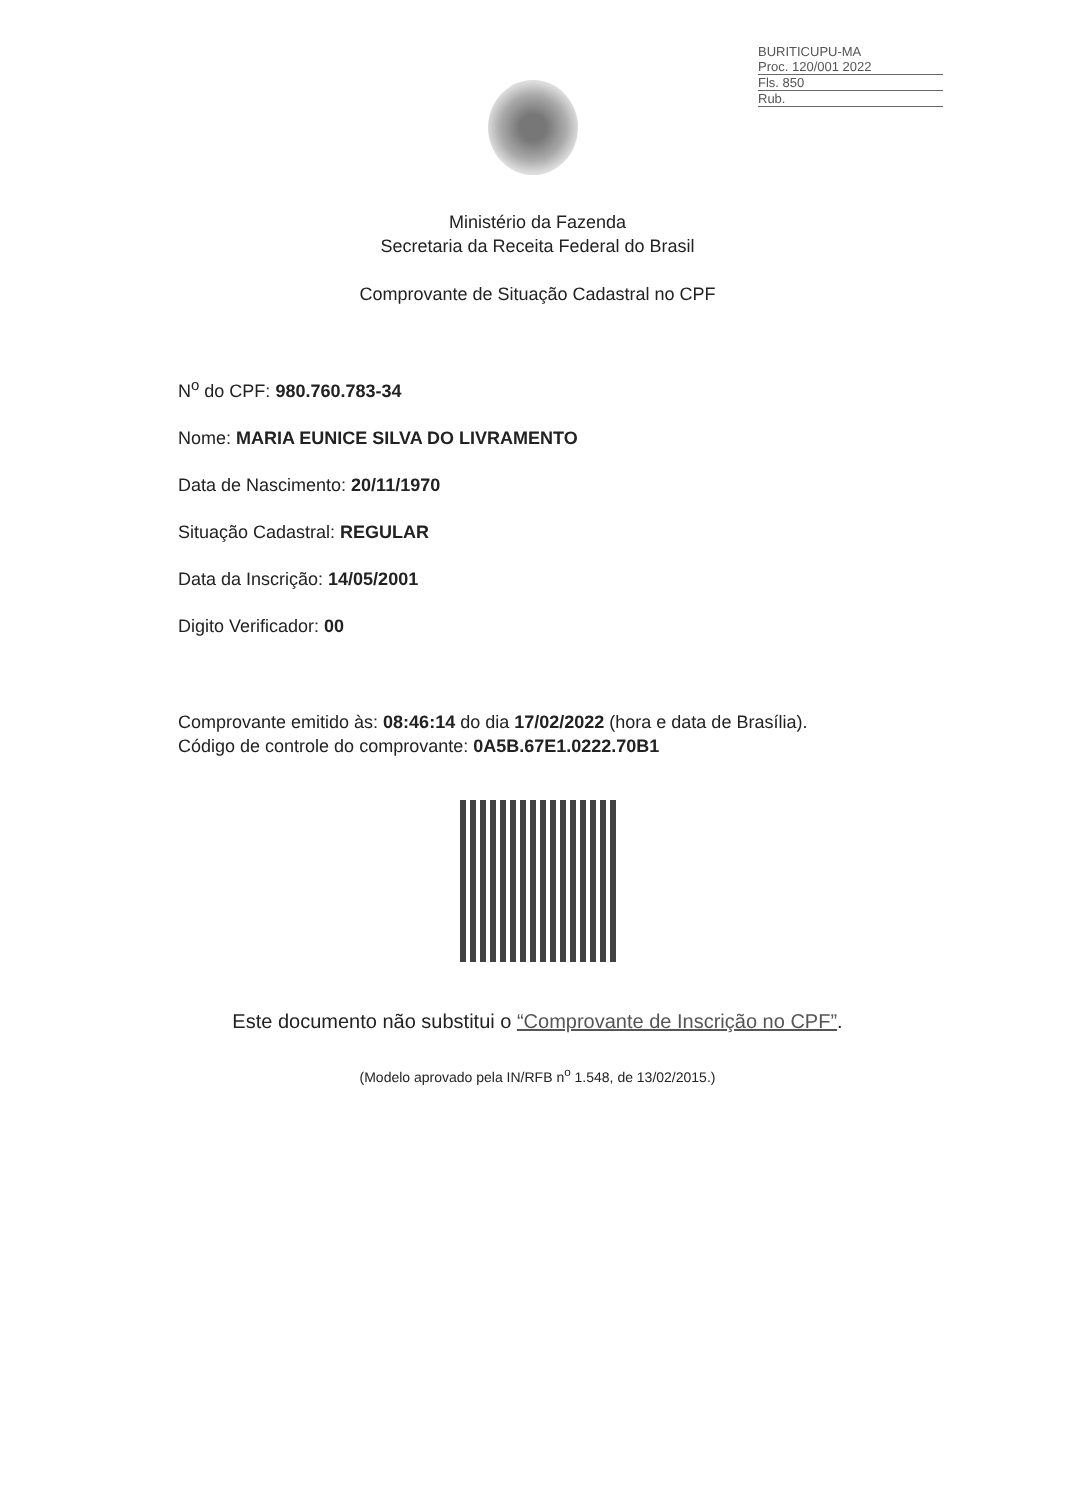BURITICUPU-MA
Proc. 120/001 2022
Fls. 850
Rub.
Ministério da Fazenda
Secretaria da Receita Federal do Brasil
Comprovante de Situação Cadastral no CPF
N<sup>o</sup> do CPF: 980.760.783-34
Nome: MARIA EUNICE SILVA DO LIVRAMENTO
Data de Nascimento: 20/11/1970
Situação Cadastral: REGULAR
Data da Inscrição: 14/05/2001
Digito Verificador: 00
Comprovante emitido às: 08:46:14 do dia 17/02/2022 (hora e data de Brasília).
Código de controle do comprovante: 0A5B.67E1.0222.70B1
Este documento não substitui o “Comprovante de Inscrição no CPF”.
(Modelo aprovado pela IN/RFB n<sup>o</sup> 1.548, de 13/02/2015.)